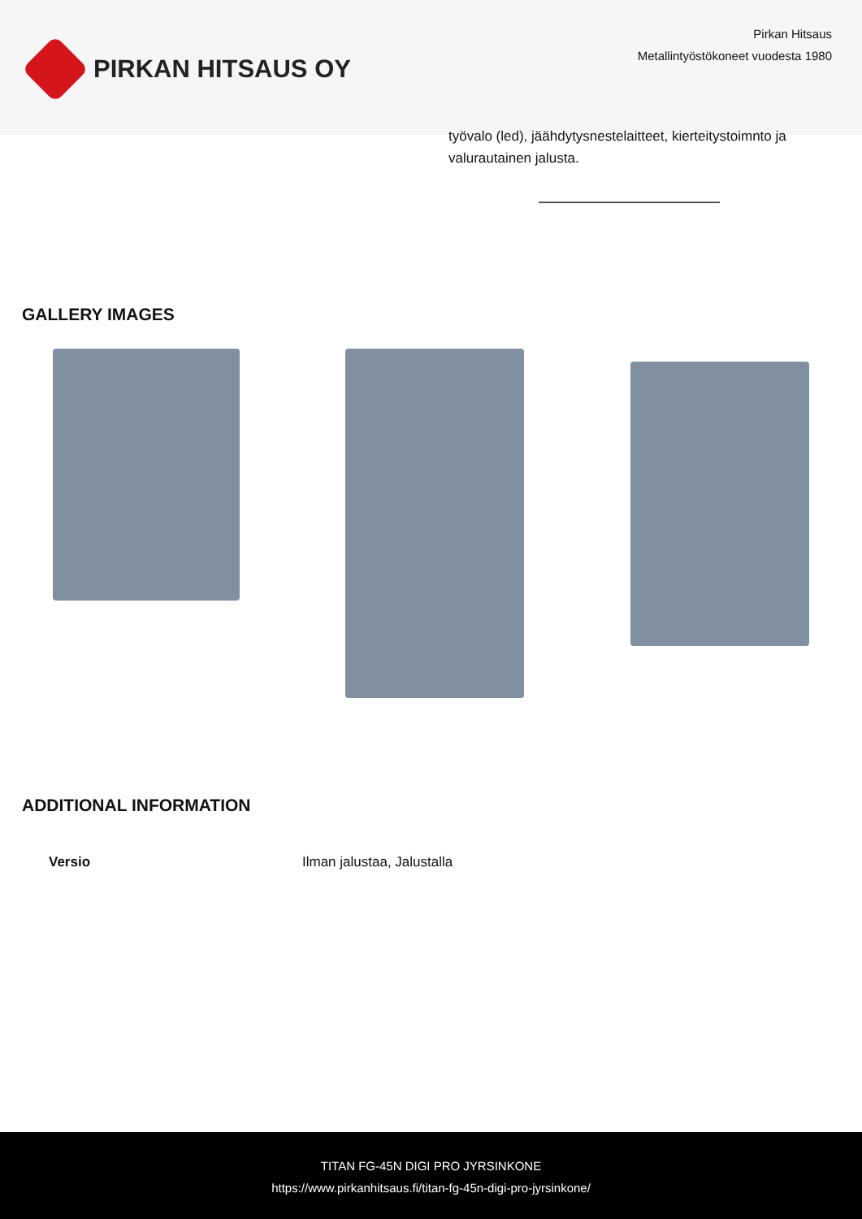PIRKAN HITSAUS OY
Pirkan Hitsaus
Metallintyöstökoneet vuodesta 1980
työvalo (led), jäähdytysnestelaitteet, kierteitystoimnto ja valurautainen jalusta.
GALLERY IMAGES
ADDITIONAL INFORMATION
| Versio | Ilman jalustaa, Jalustalla |
TITAN FG-45N DIGI PRO JYRSINKONE
https://www.pirkanhitsaus.fi/titan-fg-45n-digi-pro-jyrsinkone/